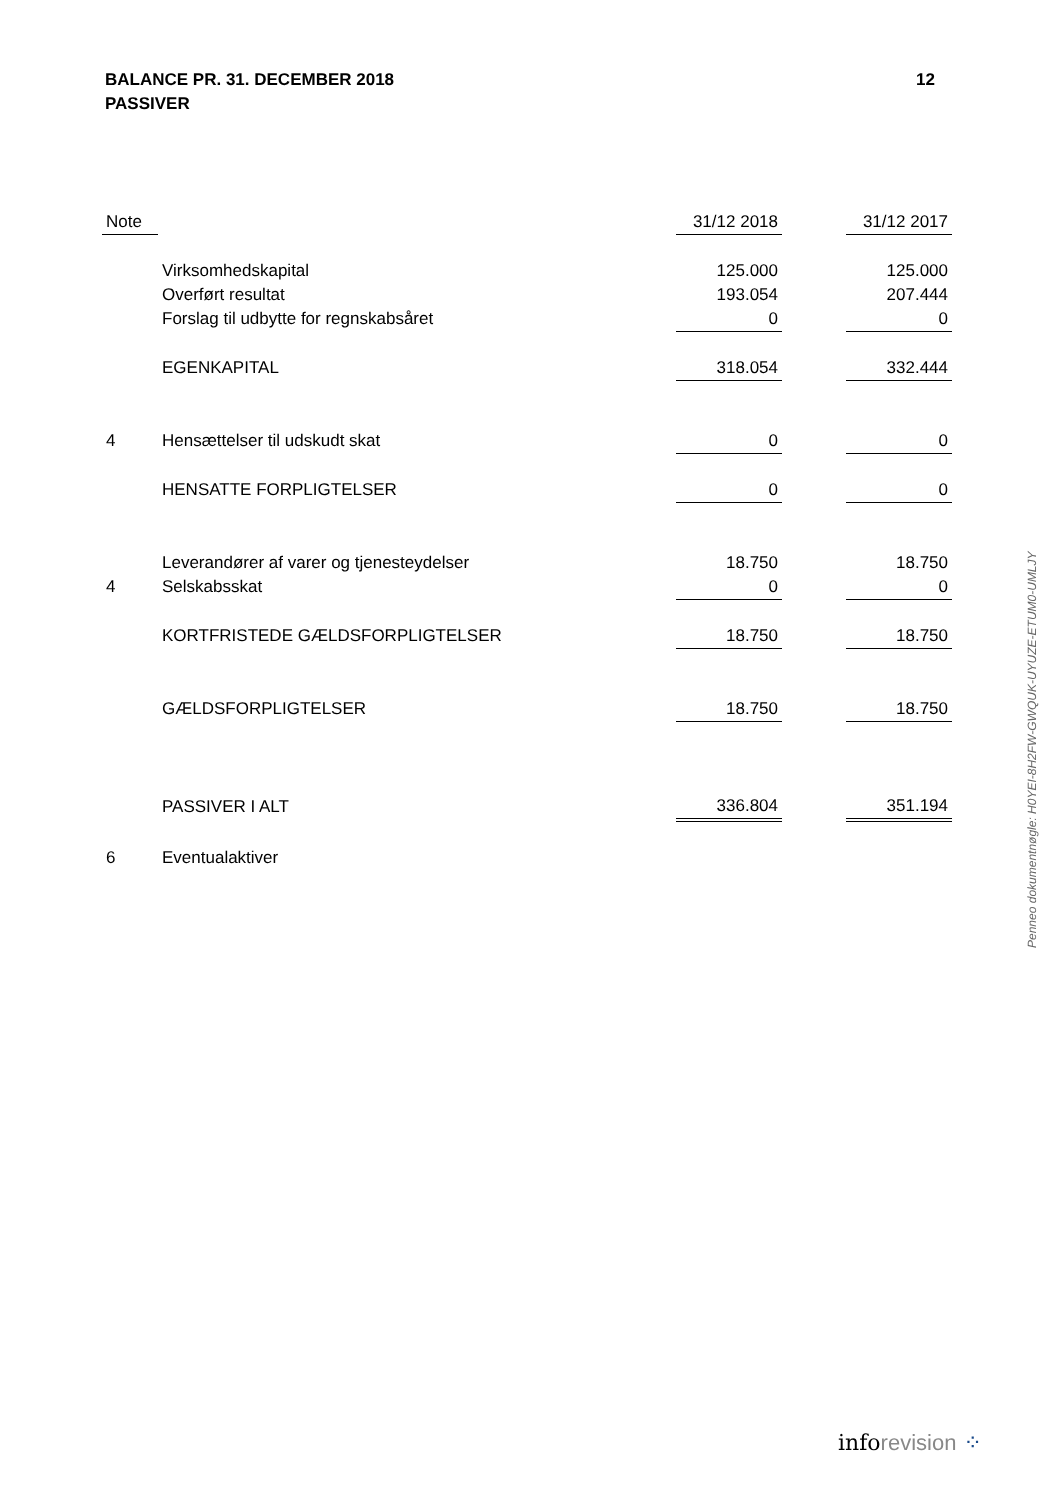BALANCE PR. 31. DECEMBER 2018
PASSIVER
12
| Note | | 31/12 2018 | | 31/12 2017 |
| --- | --- | --- | --- | --- |
| | Virksomhedskapital | 125.000 | | 125.000 |
| | Overført resultat | 193.054 | | 207.444 |
| | Forslag til udbytte for regnskabsåret | 0 | | 0 |
| | EGENKAPITAL | 318.054 | | 332.444 |
| 4 | Hensættelser til udskudt skat | 0 | | 0 |
| | HENSATTE FORPLIGTELSER | 0 | | 0 |
| | Leverandører af varer og tjenesteydelser | 18.750 | | 18.750 |
| 4 | Selskabsskat | 0 | | 0 |
| | KORTFRISTEDE GÆLDSFORPLIGTELSER | 18.750 | | 18.750 |
| | GÆLDSFORPLIGTELSER | 18.750 | | 18.750 |
| | PASSIVER I ALT | 336.804 | | 351.194 |
| 6 | Eventualaktiver | | | |
Penneo dokumentnøgle: H0YEI-8H2FW-GWQUK-UYUZE-ETUM0-UMLJY
inforevision ⁘